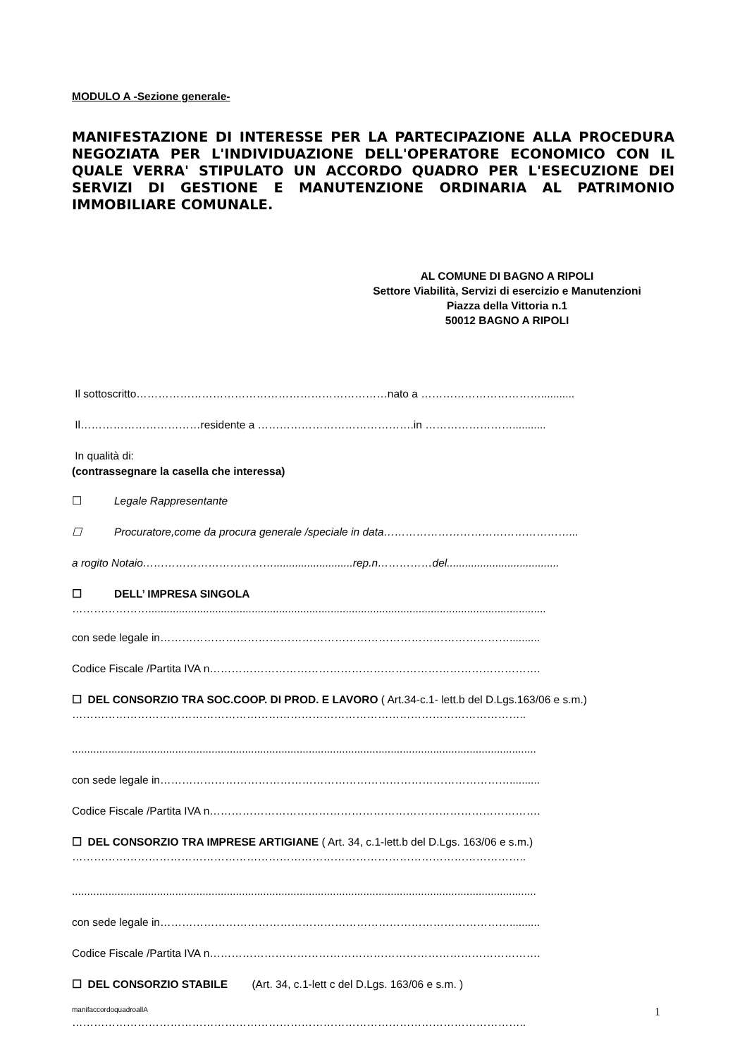MODULO A -Sezione generale-
MANIFESTAZIONE DI INTERESSE PER LA PARTECIPAZIONE ALLA PROCEDURA NEGOZIATA PER L'INDIVIDUAZIONE DELL'OPERATORE ECONOMICO CON IL QUALE VERRA' STIPULATO UN ACCORDO QUADRO PER L'ESECUZIONE DEI SERVIZI DI GESTIONE E MANUTENZIONE ORDINARIA AL PATRIMONIO IMMOBILIARE COMUNALE.
AL COMUNE DI BAGNO A RIPOLI
Settore Viabilità, Servizi di esercizio e Manutenzioni
Piazza della Vittoria n.1
50012 BAGNO A RIPOLI
Il sottoscritto……………………………………………………………nato a ……………………………...........
Il……………………………residente a …………………………………….in ……………………...........
In qualità di:
(contrassegnare la casella che interessa)
☐ Legale Rappresentante
☐ Procuratore,come da procura generale /speciale in data……………………………………………...
a rogito Notaio………………………………..........................rep.n……………del.....................................
☐ DELL’ IMPRESA SINGOLA
…………………...................................................................................................................................
con sede legale in……………………………………………………………………………………..........
Codice Fiscale /Partita IVA n……………………………………………………………………………….
☐ DEL CONSORZIO TRA SOC.COOP. DI PROD. E LAVORO ( Art.34-c.1- lett.b del D.Lgs.163/06 e s.m.)
……………………………………………………………………………………………………………..
.........................................................................................................................................................
con sede legale in……………………………………………………………………………………..........
Codice Fiscale /Partita IVA n……………………………………………………………………………….
☐ DEL CONSORZIO TRA IMPRESE ARTIGIANE ( Art. 34, c.1-lett.b del D.Lgs. 163/06 e s.m.)
……………………………………………………………………………………………………………..
.........................................................................................................................................................
con sede legale in……………………………………………………………………………………..........
Codice Fiscale /Partita IVA n……………………………………………………………………………….
☐ DEL CONSORZIO STABILE (Art. 34, c.1-lett c del D.Lgs. 163/06 e s.m. )
……………………………………………………………………………………………………………..
manifaccordoquadroallA 1